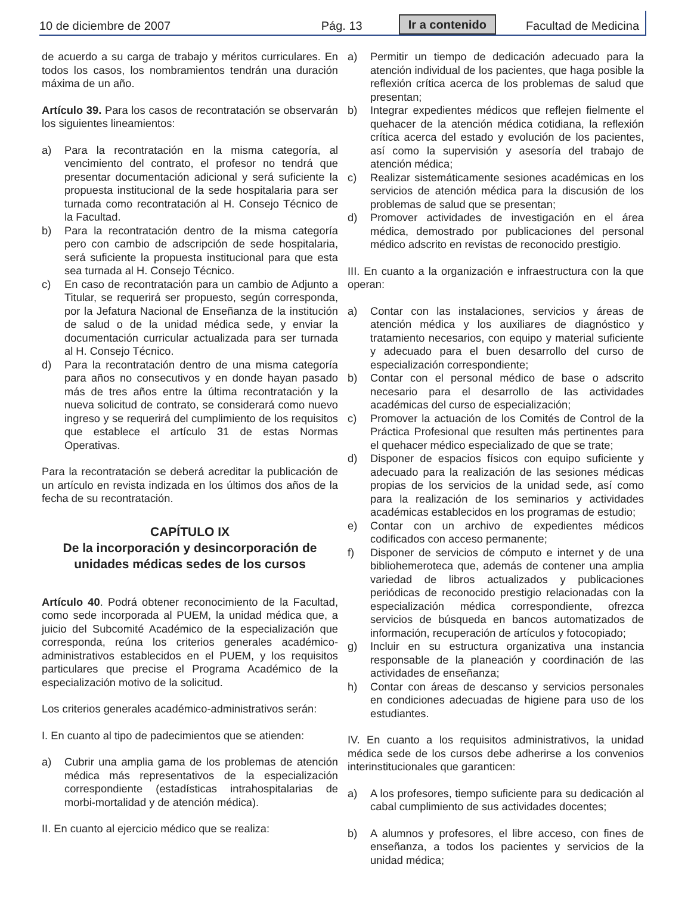10 de diciembre de 2007 Pág. 13 Ir a contenido Facultad de Medicina
de acuerdo a su carga de trabajo y méritos curriculares. En todos los casos, los nombramientos tendrán una duración máxima de un año.
Artículo 39. Para los casos de recontratación se observarán los siguientes lineamientos:
a) Para la recontratación en la misma categoría, al vencimiento del contrato, el profesor no tendrá que presentar documentación adicional y será suficiente la propuesta institucional de la sede hospitalaria para ser turnada como recontratación al H. Consejo Técnico de la Facultad.
b) Para la recontratación dentro de la misma categoría pero con cambio de adscripción de sede hospitalaria, será suficiente la propuesta institucional para que esta sea turnada al H. Consejo Técnico.
c) En caso de recontratación para un cambio de Adjunto a Titular, se requerirá ser propuesto, según corresponda, por la Jefatura Nacional de Enseñanza de la institución de salud o de la unidad médica sede, y enviar la documentación curricular actualizada para ser turnada al H. Consejo Técnico.
d) Para la recontratación dentro de una misma categoría para años no consecutivos y en donde hayan pasado más de tres años entre la última recontratación y la nueva solicitud de contrato, se considerará como nuevo ingreso y se requerirá del cumplimiento de los requisitos que establece el artículo 31 de estas Normas Operativas.
Para la recontratación se deberá acreditar la publicación de un artículo en revista indizada en los últimos dos años de la fecha de su recontratación.
CAPÍTULO IX
De la incorporación y desincorporación de unidades médicas sedes de los cursos
Artículo 40. Podrá obtener reconocimiento de la Facultad, como sede incorporada al PUEM, la unidad médica que, a juicio del Subcomité Académico de la especialización que corresponda, reúna los criterios generales académico-administrativos establecidos en el PUEM, y los requisitos particulares que precise el Programa Académico de la especialización motivo de la solicitud.
Los criterios generales académico-administrativos serán:
I. En cuanto al tipo de padecimientos que se atienden:
a) Cubrir una amplia gama de los problemas de atención médica más representativos de la especialización correspondiente (estadísticas intrahospitalarias de morbi-mortalidad y de atención médica).
II. En cuanto al ejercicio médico que se realiza:
a) Permitir un tiempo de dedicación adecuado para la atención individual de los pacientes, que haga posible la reflexión crítica acerca de los problemas de salud que presentan;
b) Integrar expedientes médicos que reflejen fielmente el quehacer de la atención médica cotidiana, la reflexión crítica acerca del estado y evolución de los pacientes, así como la supervisión y asesoría del trabajo de atención médica;
c) Realizar sistemáticamente sesiones académicas en los servicios de atención médica para la discusión de los problemas de salud que se presentan;
d) Promover actividades de investigación en el área médica, demostrado por publicaciones del personal médico adscrito en revistas de reconocido prestigio.
III. En cuanto a la organización e infraestructura con la que operan:
a) Contar con las instalaciones, servicios y áreas de atención médica y los auxiliares de diagnóstico y tratamiento necesarios, con equipo y material suficiente y adecuado para el buen desarrollo del curso de especialización correspondiente;
b) Contar con el personal médico de base o adscrito necesario para el desarrollo de las actividades académicas del curso de especialización;
c) Promover la actuación de los Comités de Control de la Práctica Profesional que resulten más pertinentes para el quehacer médico especializado de que se trate;
d) Disponer de espacios físicos con equipo suficiente y adecuado para la realización de las sesiones médicas propias de los servicios de la unidad sede, así como para la realización de los seminarios y actividades académicas establecidos en los programas de estudio;
e) Contar con un archivo de expedientes médicos codificados con acceso permanente;
f) Disponer de servicios de cómputo e internet y de una bibliohemeroteca que, además de contener una amplia variedad de libros actualizados y publicaciones periódicas de reconocido prestigio relacionadas con la especialización médica correspondiente, ofrezca servicios de búsqueda en bancos automatizados de información, recuperación de artículos y fotocopiado;
g) Incluir en su estructura organizativa una instancia responsable de la planeación y coordinación de las actividades de enseñanza;
h) Contar con áreas de descanso y servicios personales en condiciones adecuadas de higiene para uso de los estudiantes.
IV. En cuanto a los requisitos administrativos, la unidad médica sede de los cursos debe adherirse a los convenios interinstitucionales que garanticen:
a) A los profesores, tiempo suficiente para su dedicación al cabal cumplimiento de sus actividades docentes;
b) A alumnos y profesores, el libre acceso, con fines de enseñanza, a todos los pacientes y servicios de la unidad médica;